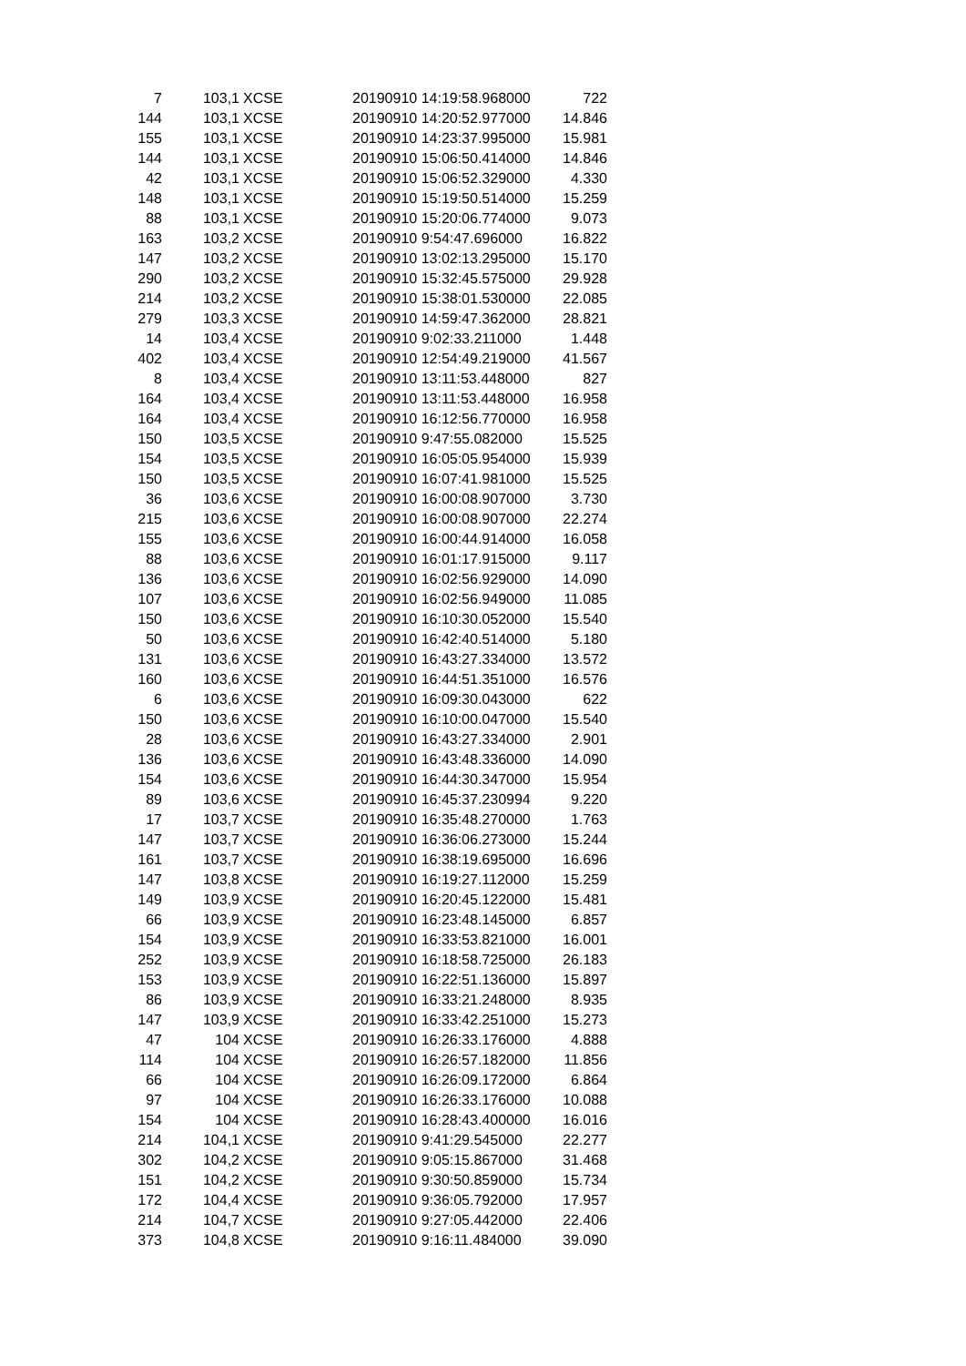| 7 | 103,1 | XCSE | 20190910 14:19:58.968000 | 722 |
| 144 | 103,1 | XCSE | 20190910 14:20:52.977000 | 14.846 |
| 155 | 103,1 | XCSE | 20190910 14:23:37.995000 | 15.981 |
| 144 | 103,1 | XCSE | 20190910 15:06:50.414000 | 14.846 |
| 42 | 103,1 | XCSE | 20190910 15:06:52.329000 | 4.330 |
| 148 | 103,1 | XCSE | 20190910 15:19:50.514000 | 15.259 |
| 88 | 103,1 | XCSE | 20190910 15:20:06.774000 | 9.073 |
| 163 | 103,2 | XCSE | 20190910 9:54:47.696000 | 16.822 |
| 147 | 103,2 | XCSE | 20190910 13:02:13.295000 | 15.170 |
| 290 | 103,2 | XCSE | 20190910 15:32:45.575000 | 29.928 |
| 214 | 103,2 | XCSE | 20190910 15:38:01.530000 | 22.085 |
| 279 | 103,3 | XCSE | 20190910 14:59:47.362000 | 28.821 |
| 14 | 103,4 | XCSE | 20190910 9:02:33.211000 | 1.448 |
| 402 | 103,4 | XCSE | 20190910 12:54:49.219000 | 41.567 |
| 8 | 103,4 | XCSE | 20190910 13:11:53.448000 | 827 |
| 164 | 103,4 | XCSE | 20190910 13:11:53.448000 | 16.958 |
| 164 | 103,4 | XCSE | 20190910 16:12:56.770000 | 16.958 |
| 150 | 103,5 | XCSE | 20190910 9:47:55.082000 | 15.525 |
| 154 | 103,5 | XCSE | 20190910 16:05:05.954000 | 15.939 |
| 150 | 103,5 | XCSE | 20190910 16:07:41.981000 | 15.525 |
| 36 | 103,6 | XCSE | 20190910 16:00:08.907000 | 3.730 |
| 215 | 103,6 | XCSE | 20190910 16:00:08.907000 | 22.274 |
| 155 | 103,6 | XCSE | 20190910 16:00:44.914000 | 16.058 |
| 88 | 103,6 | XCSE | 20190910 16:01:17.915000 | 9.117 |
| 136 | 103,6 | XCSE | 20190910 16:02:56.929000 | 14.090 |
| 107 | 103,6 | XCSE | 20190910 16:02:56.949000 | 11.085 |
| 150 | 103,6 | XCSE | 20190910 16:10:30.052000 | 15.540 |
| 50 | 103,6 | XCSE | 20190910 16:42:40.514000 | 5.180 |
| 131 | 103,6 | XCSE | 20190910 16:43:27.334000 | 13.572 |
| 160 | 103,6 | XCSE | 20190910 16:44:51.351000 | 16.576 |
| 6 | 103,6 | XCSE | 20190910 16:09:30.043000 | 622 |
| 150 | 103,6 | XCSE | 20190910 16:10:00.047000 | 15.540 |
| 28 | 103,6 | XCSE | 20190910 16:43:27.334000 | 2.901 |
| 136 | 103,6 | XCSE | 20190910 16:43:48.336000 | 14.090 |
| 154 | 103,6 | XCSE | 20190910 16:44:30.347000 | 15.954 |
| 89 | 103,6 | XCSE | 20190910 16:45:37.230994 | 9.220 |
| 17 | 103,7 | XCSE | 20190910 16:35:48.270000 | 1.763 |
| 147 | 103,7 | XCSE | 20190910 16:36:06.273000 | 15.244 |
| 161 | 103,7 | XCSE | 20190910 16:38:19.695000 | 16.696 |
| 147 | 103,8 | XCSE | 20190910 16:19:27.112000 | 15.259 |
| 149 | 103,9 | XCSE | 20190910 16:20:45.122000 | 15.481 |
| 66 | 103,9 | XCSE | 20190910 16:23:48.145000 | 6.857 |
| 154 | 103,9 | XCSE | 20190910 16:33:53.821000 | 16.001 |
| 252 | 103,9 | XCSE | 20190910 16:18:58.725000 | 26.183 |
| 153 | 103,9 | XCSE | 20190910 16:22:51.136000 | 15.897 |
| 86 | 103,9 | XCSE | 20190910 16:33:21.248000 | 8.935 |
| 147 | 103,9 | XCSE | 20190910 16:33:42.251000 | 15.273 |
| 47 | 104 | XCSE | 20190910 16:26:33.176000 | 4.888 |
| 114 | 104 | XCSE | 20190910 16:26:57.182000 | 11.856 |
| 66 | 104 | XCSE | 20190910 16:26:09.172000 | 6.864 |
| 97 | 104 | XCSE | 20190910 16:26:33.176000 | 10.088 |
| 154 | 104 | XCSE | 20190910 16:28:43.400000 | 16.016 |
| 214 | 104,1 | XCSE | 20190910 9:41:29.545000 | 22.277 |
| 302 | 104,2 | XCSE | 20190910 9:05:15.867000 | 31.468 |
| 151 | 104,2 | XCSE | 20190910 9:30:50.859000 | 15.734 |
| 172 | 104,4 | XCSE | 20190910 9:36:05.792000 | 17.957 |
| 214 | 104,7 | XCSE | 20190910 9:27:05.442000 | 22.406 |
| 373 | 104,8 | XCSE | 20190910 9:16:11.484000 | 39.090 |